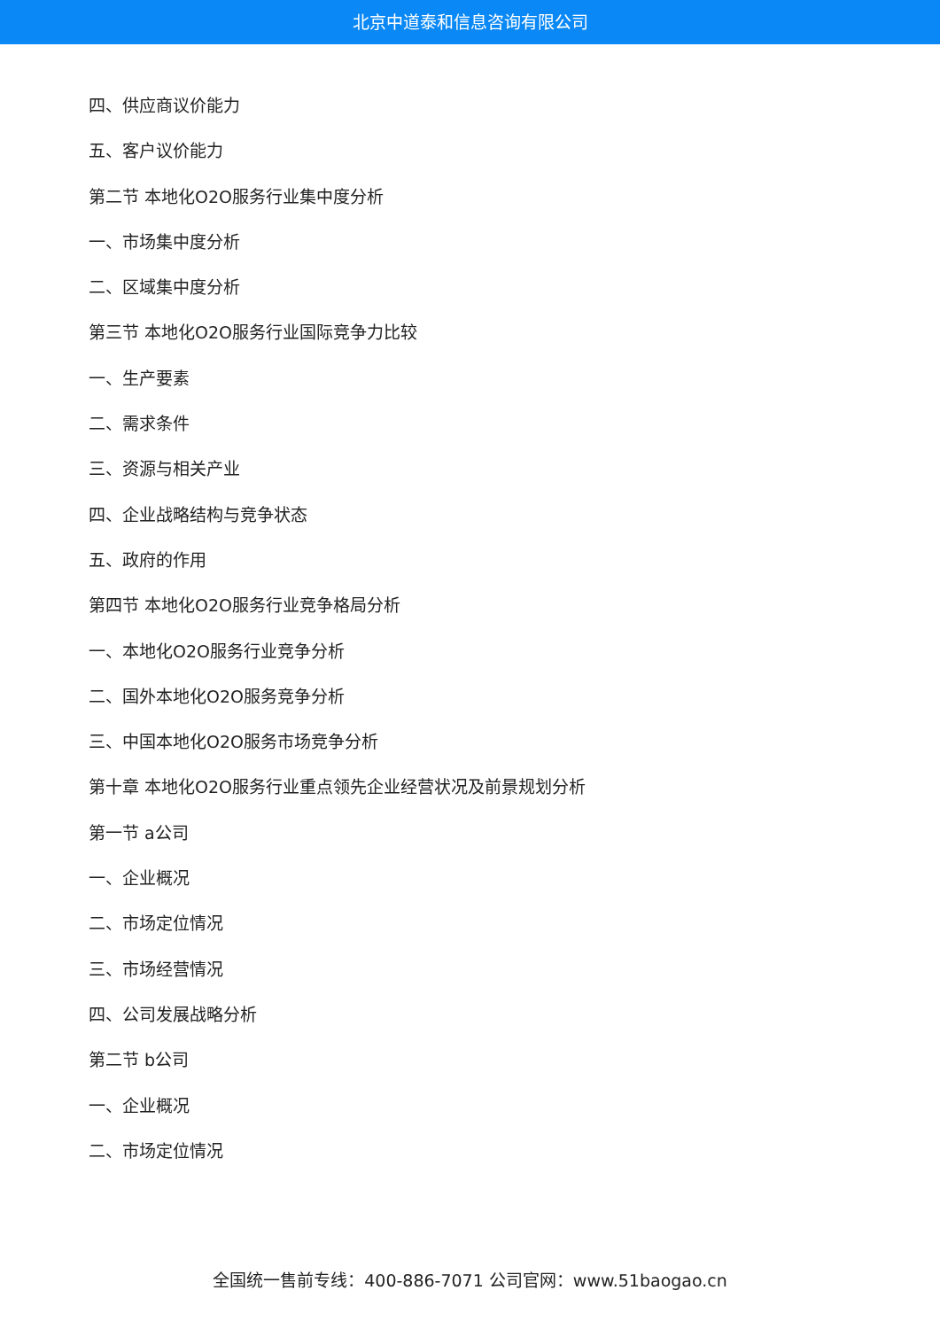北京中道泰和信息咨询有限公司
四、供应商议价能力
五、客户议价能力
第二节 本地化O2O服务行业集中度分析
一、市场集中度分析
二、区域集中度分析
第三节 本地化O2O服务行业国际竞争力比较
一、生产要素
二、需求条件
三、资源与相关产业
四、企业战略结构与竞争状态
五、政府的作用
第四节 本地化O2O服务行业竞争格局分析
一、本地化O2O服务行业竞争分析
二、国外本地化O2O服务竞争分析
三、中国本地化O2O服务市场竞争分析
第十章 本地化O2O服务行业重点领先企业经营状况及前景规划分析
第一节 a公司
一、企业概况
二、市场定位情况
三、市场经营情况
四、公司发展战略分析
第二节 b公司
一、企业概况
二、市场定位情况
全国统一售前专线：400-886-7071 公司官网：www.51baogao.cn